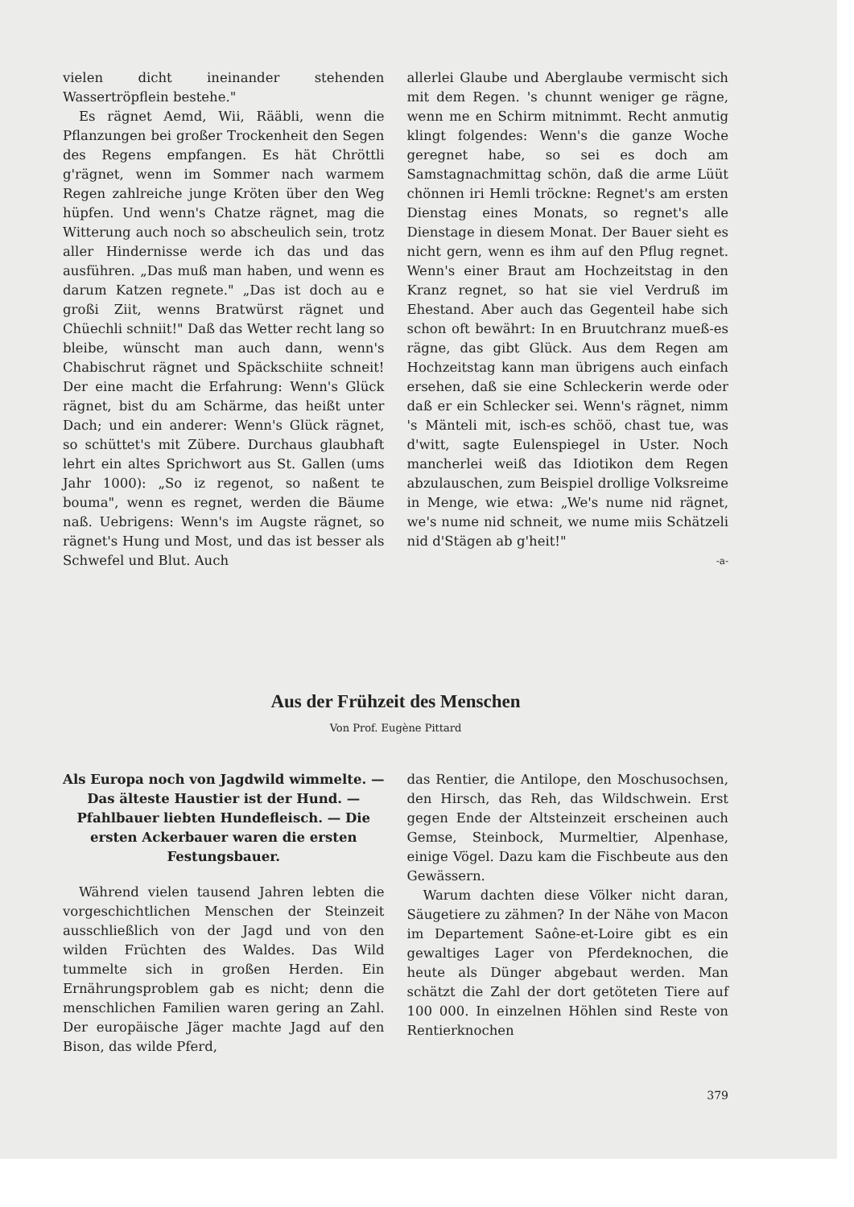vielen dicht ineinander stehenden Wassertröpflein bestehe."
Es rägnet Aemd, Wii, Rääbli, wenn die Pflanzungen bei großer Trockenheit den Segen des Regens empfangen. Es hät Chröttli g'rägnet, wenn im Sommer nach warmem Regen zahlreiche junge Kröten über den Weg hüpfen. Und wenn's Chatze rägnet, mag die Witterung auch noch so abscheulich sein, trotz aller Hindernisse werde ich das und das ausführen. „Das muß man haben, und wenn es darum Katzen regnete." „Das ist doch au e großi Ziit, wenns Bratwürst rägnet und Chüechli schniit!" Daß das Wetter recht lang so bleibe, wünscht man auch dann, wenn's Chabischrut rägnet und Späckschiite schneit! Der eine macht die Erfahrung: Wenn's Glück rägnet, bist du am Schärme, das heißt unter Dach; und ein anderer: Wenn's Glück rägnet, so schüttet's mit Zübere. Durchaus glaubhaft lehrt ein altes Sprichwort aus St. Gallen (ums Jahr 1000): „So iz regenot, so naßent te bouma", wenn es regnet, werden die Bäume naß. Uebrigens: Wenn's im Augste rägnet, so rägnet's Hung und Most, und das ist besser als Schwefel und Blut. Auch
allerlei Glaube und Aberglaube vermischt sich mit dem Regen. 's chunnt weniger ge rägne, wenn me en Schirm mitnimmt. Recht anmutig klingt folgendes: Wenn's die ganze Woche geregnet habe, so sei es doch am Samstagnachmittag schön, daß die arme Lüüt chönnen iri Hemli tröckne: Regnet's am ersten Dienstag eines Monats, so regnet's alle Dienstage in diesem Monat. Der Bauer sieht es nicht gern, wenn es ihm auf den Pflug regnet. Wenn's einer Braut am Hochzeitstag in den Kranz regnet, so hat sie viel Verdruß im Ehestand. Aber auch das Gegenteil habe sich schon oft bewährt: In en Bruutchranz mueß-es rägne, das gibt Glück. Aus dem Regen am Hochzeitstag kann man übrigens auch einfach ersehen, daß sie eine Schleckerin werde oder daß er ein Schlecker sei. Wenn's rägnet, nimm 's Mänteli mit, isch-es schöö, chast tue, was d'witt, sagte Eulenspiegel in Uster. Noch mancherlei weiß das Idiotikon dem Regen abzulauschen, zum Beispiel drollige Volksreime in Menge, wie etwa: „We's nume nid rägnet, we's nume nid schneit, we nume miis Schätzeli nid d'Stägen ab g'heit!"
-a-
Aus der Frühzeit des Menschen
Von Prof. Eugène Pittard
Als Europa noch von Jagdwild wimmelte. — Das älteste Haustier ist der Hund. — Pfahlbauer liebten Hundefleisch. — Die ersten Ackerbauer waren die ersten Festungsbauer.
Während vielen tausend Jahren lebten die vorgeschichtlichen Menschen der Steinzeit ausschließlich von der Jagd und von den wilden Früchten des Waldes. Das Wild tummelte sich in großen Herden. Ein Ernährungsproblem gab es nicht; denn die menschlichen Familien waren gering an Zahl. Der europäische Jäger machte Jagd auf den Bison, das wilde Pferd,
das Rentier, die Antilope, den Moschusochsen, den Hirsch, das Reh, das Wildschwein. Erst gegen Ende der Altsteinzeit erscheinen auch Gemse, Steinbock, Murmeltier, Alpenhase, einige Vögel. Dazu kam die Fischbeute aus den Gewässern.
Warum dachten diese Völker nicht daran, Säugetiere zu zähmen? In der Nähe von Macon im Departement Saône-et-Loire gibt es ein gewaltiges Lager von Pferdeknochen, die heute als Dünger abgebaut werden. Man schätzt die Zahl der dort getöteten Tiere auf 100 000. In einzelnen Höhlen sind Reste von Rentierknochen
379